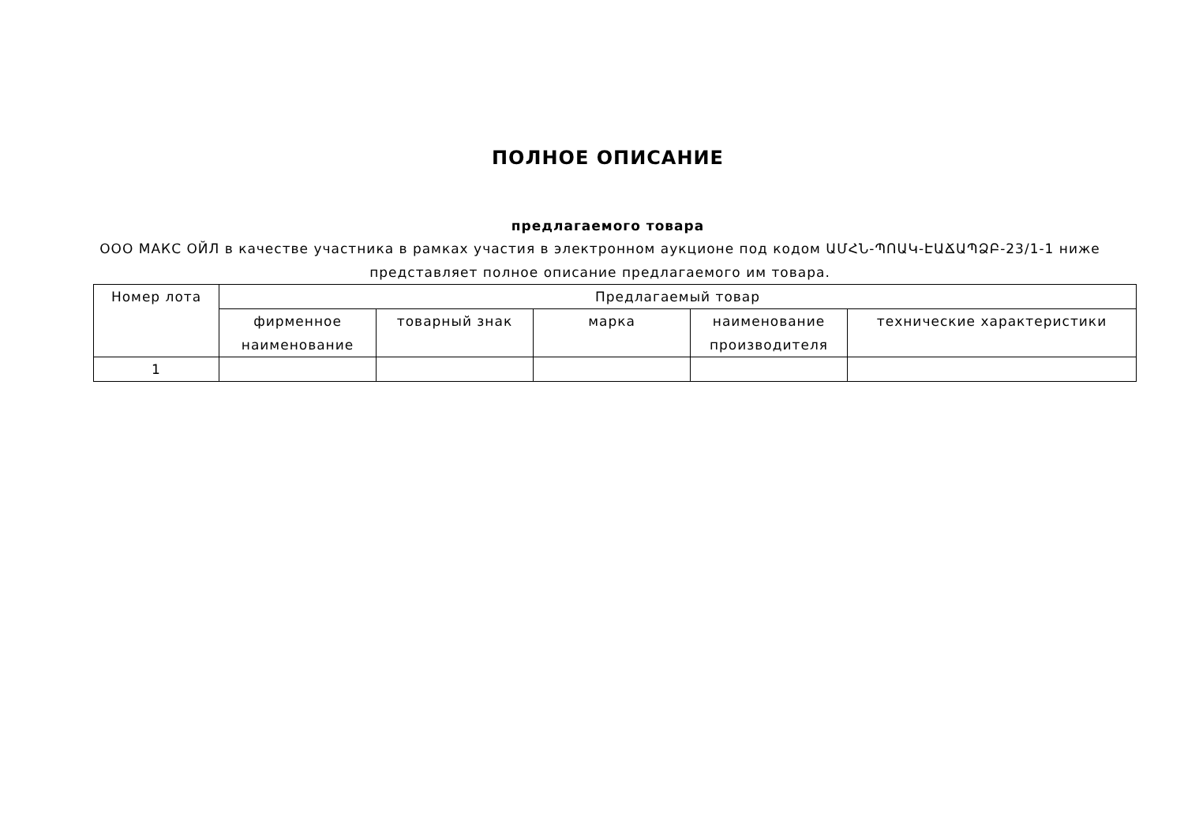ПОЛНОЕ ОПИСАНИЕ
предлагаемого товара
ООО МАКС ОЙЛ в качестве участника в рамках участия в электронном аукционе под кодом ԱՄՀՆ-ՊՈԱԿ-ԷԱՃԱՊՁԲ-23/1-1 ниже представляет полное описание предлагаемого им товара.
| Номер лота | Предлагаемый товар | | | | |
| --- | --- | --- | --- | --- | --- |
| | фирменное наименование | товарный знак | марка | наименование производителя | технические характеристики |
| 1 | | | | | |